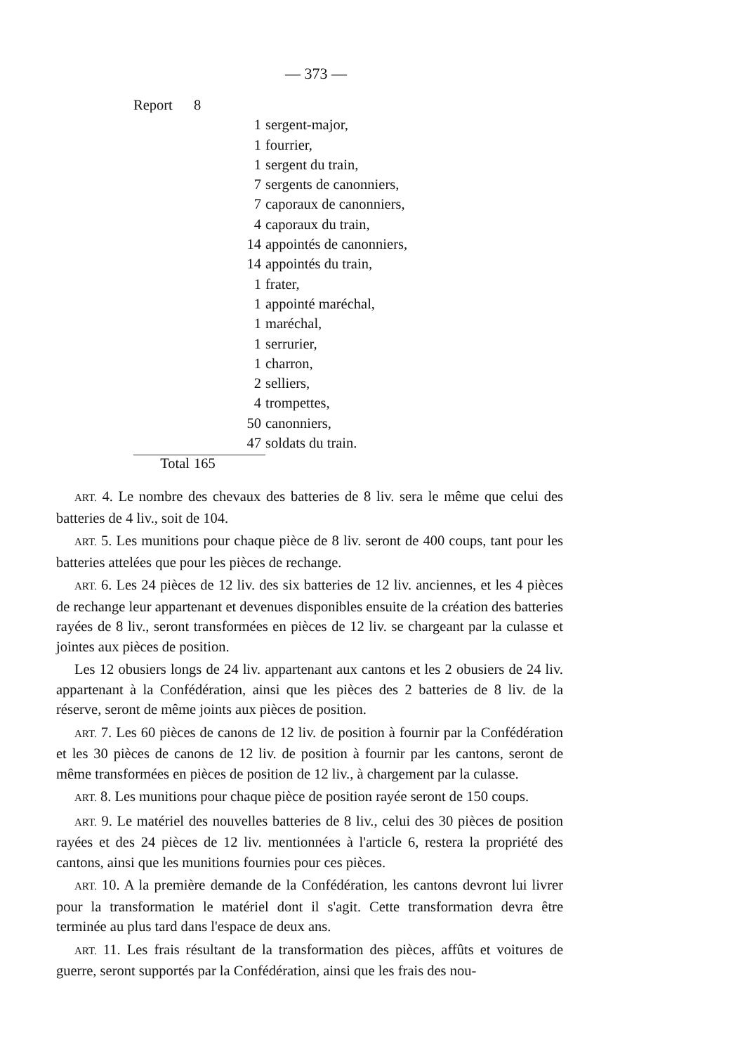— 373 —
| Report | 8 | |
| | 1 | sergent-major, |
| | 1 | fourrier, |
| | 1 | sergent du train, |
| | 7 | sergents de canonniers, |
| | 7 | caporaux de canonniers, |
| | 4 | caporaux du train, |
| | 14 | appointés de canonniers, |
| | 14 | appointés du train, |
| | 1 | frater, |
| | 1 | appointé maréchal, |
| | 1 | maréchal, |
| | 1 | serrurier, |
| | 1 | charron, |
| | 2 | selliers, |
| | 4 | trompettes, |
| | 50 | canonniers, |
| | 47 | soldats du train. |
| Total | 165 | |
ART. 4. Le nombre des chevaux des batteries de 8 liv. sera le même que celui des batteries de 4 liv., soit de 104.
ART. 5. Les munitions pour chaque pièce de 8 liv. seront de 400 coups, tant pour les batteries attelées que pour les pièces de rechange.
ART. 6. Les 24 pièces de 12 liv. des six batteries de 12 liv. anciennes, et les 4 pièces de rechange leur appartenant et devenues disponibles ensuite de la création des batteries rayées de 8 liv., seront transformées en pièces de 12 liv. se chargeant par la culasse et jointes aux pièces de position.
Les 12 obusiers longs de 24 liv. appartenant aux cantons et les 2 obusiers de 24 liv. appartenant à la Confédération, ainsi que les pièces des 2 batteries de 8 liv. de la réserve, seront de même joints aux pièces de position.
ART. 7. Les 60 pièces de canons de 12 liv. de position à fournir par la Confédération et les 30 pièces de canons de 12 liv. de position à fournir par les cantons, seront de même transformées en pièces de position de 12 liv., à chargement par la culasse.
ART. 8. Les munitions pour chaque pièce de position rayée seront de 150 coups.
ART. 9. Le matériel des nouvelles batteries de 8 liv., celui des 30 pièces de position rayées et des 24 pièces de 12 liv. mentionnées à l'article 6, restera la propriété des cantons, ainsi que les munitions fournies pour ces pièces.
ART. 10. A la première demande de la Confédération, les cantons devront lui livrer pour la transformation le matériel dont il s'agit. Cette transformation devra être terminée au plus tard dans l'espace de deux ans.
ART. 11. Les frais résultant de la transformation des pièces, affûts et voitures de guerre, seront supportés par la Confédération, ainsi que les frais des nou-